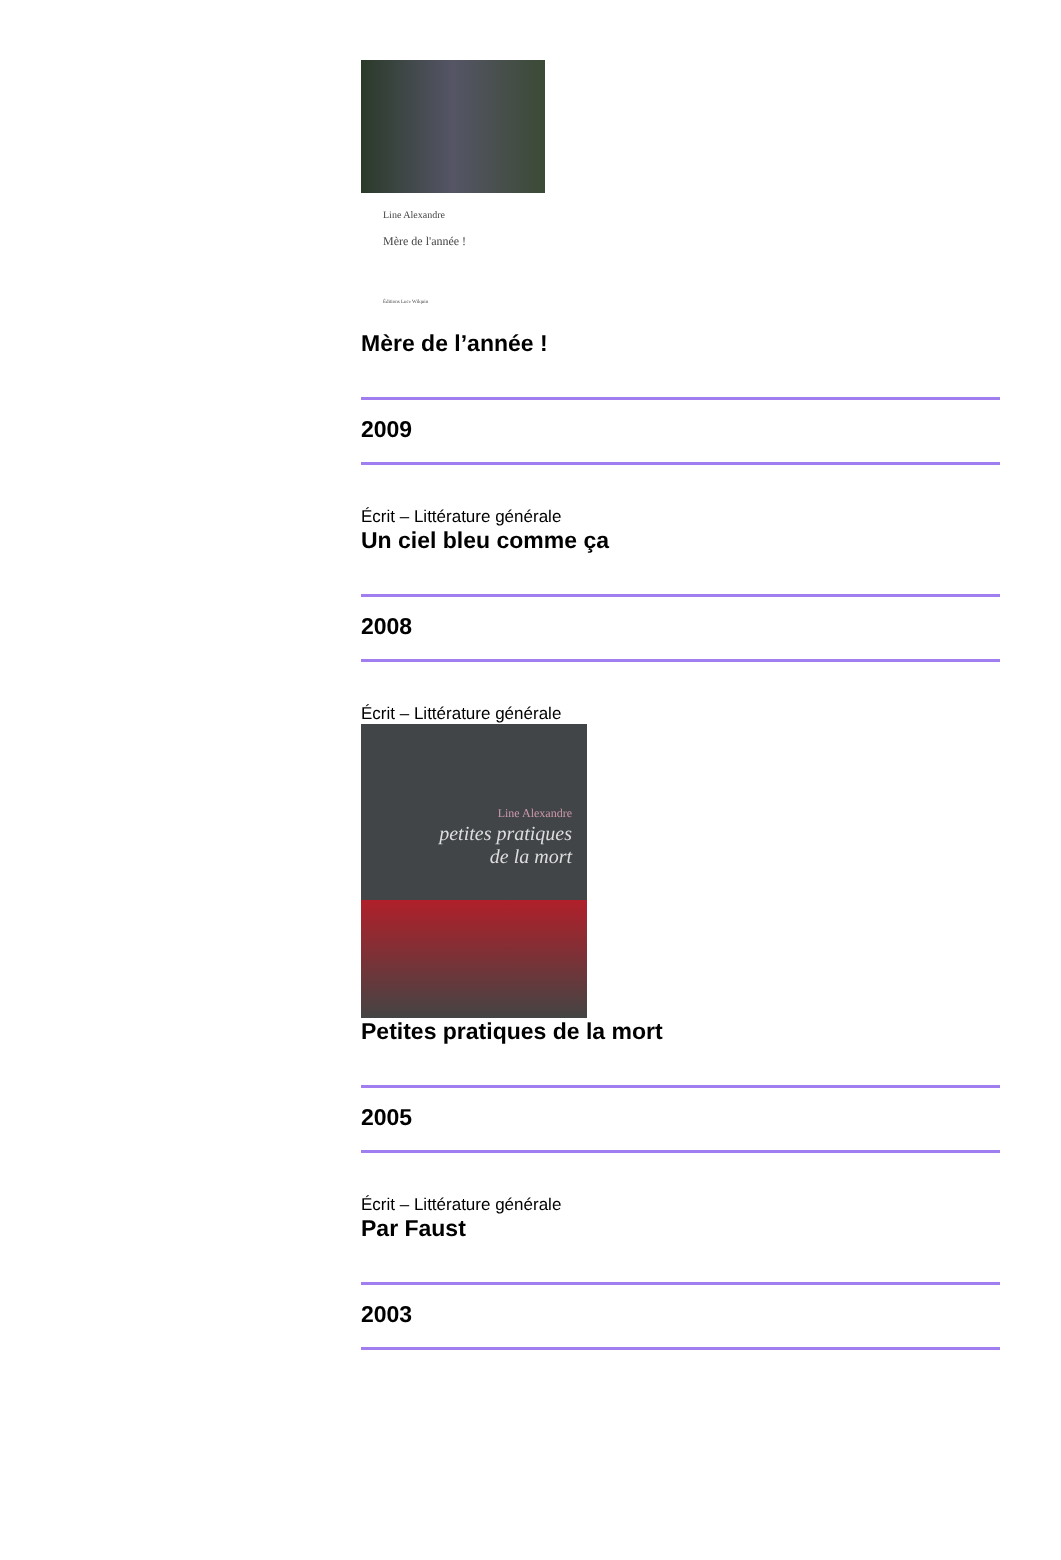Line Alexandre
Mère de l'année !
Éditions Luce Wilquin
Mère de l’année !
2009
Écrit – Littérature générale
Un ciel bleu comme ça
2008
Écrit – Littérature générale
Line Alexandre
petites pratiques
de la mort
Petites pratiques de la mort
2005
Écrit – Littérature générale
Par Faust
2003